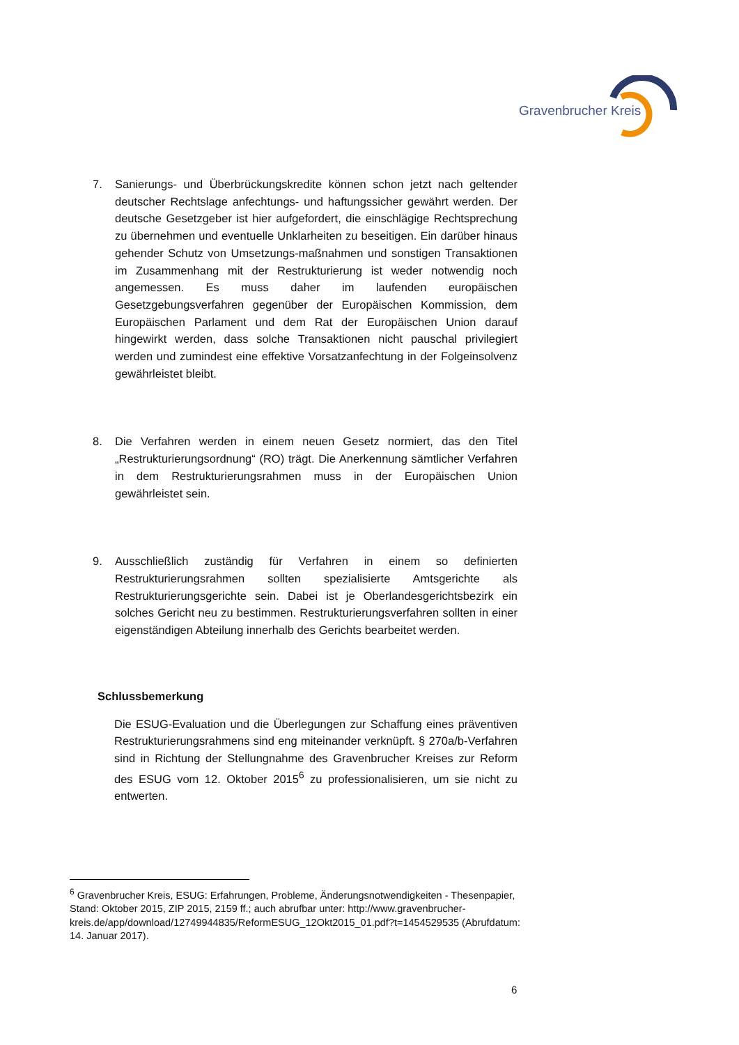Gravenbrucher Kreis
7. Sanierungs- und Überbrückungskredite können schon jetzt nach geltender deutscher Rechtslage anfechtungs- und haftungssicher gewährt werden. Der deutsche Gesetzgeber ist hier aufgefordert, die einschlägige Rechtsprechung zu übernehmen und eventuelle Unklarheiten zu beseitigen. Ein darüber hinaus gehender Schutz von Umsetzungs-maßnahmen und sonstigen Transaktionen im Zusammenhang mit der Restrukturierung ist weder notwendig noch angemessen. Es muss daher im laufenden europäischen Gesetzgebungsverfahren gegenüber der Europäischen Kommission, dem Europäischen Parlament und dem Rat der Europäischen Union darauf hingewirkt werden, dass solche Transaktionen nicht pauschal privilegiert werden und zumindest eine effektive Vorsatzanfechtung in der Folgeinsolvenz gewährleistet bleibt.
8. Die Verfahren werden in einem neuen Gesetz normiert, das den Titel „Restrukturierungsordnung“ (RO) trägt. Die Anerkennung sämtlicher Verfahren in dem Restrukturierungsrahmen muss in der Europäischen Union gewährleistet sein.
9. Ausschließlich zuständig für Verfahren in einem so definierten Restrukturierungsrahmen sollten spezialisierte Amtsgerichte als Restrukturierungsgerichte sein. Dabei ist je Oberlandesgerichtsbezirk ein solches Gericht neu zu bestimmen. Restrukturierungsverfahren sollten in einer eigenständigen Abteilung innerhalb des Gerichts bearbeitet werden.
Schlussbemerkung
Die ESUG-Evaluation und die Überlegungen zur Schaffung eines präventiven Restrukturierungsrahmens sind eng miteinander verknüpft. § 270a/b-Verfahren sind in Richtung der Stellungnahme des Gravenbrucher Kreises zur Reform des ESUG vom 12. Oktober 2015<sup>6</sup> zu professionalisieren, um sie nicht zu entwerten.
<sup>6</sup> Gravenbrucher Kreis, ESUG: Erfahrungen, Probleme, Änderungsnotwendigkeiten - Thesenpapier, Stand: Oktober 2015, ZIP 2015, 2159 ff.; auch abrufbar unter: http://www.gravenbrucher-
kreis.de/app/download/12749944835/ReformESUG_12Okt2015_01.pdf?t=1454529535 (Abrufdatum: 14. Januar 2017).
6